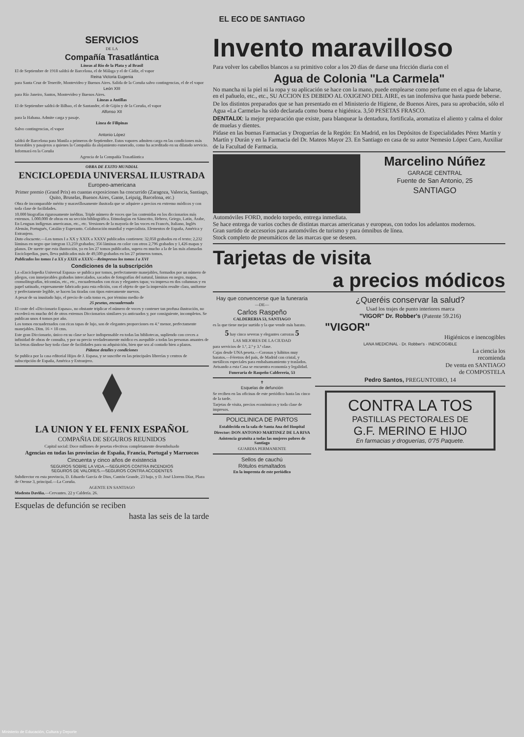EL ECO DE SANTIAGO
SERVICIOS
DE LA
Compañía Trasatlántica
Líneas al Río de la Plata y al Brasil
El de Septiembre de 1918 saldrá de Barcelona, el de Málaga y el de Cádiz, el vapor
Reina Victoria Eugenia
para Santa Cruz de Tenerife, Montevideo y Buenos Aires. Salida de la Coruña salvo contingencias, el de el vapor
León XIII
para Río Janeiro, Santos, Montevideo y Buenos Aires.
Líneas a Antillas
El de Septiembre saldrá de Bilbao, el de Santander, el de Gijón y de la Coruña, el vapor
Alfonso XII
para la Habana. Admite carga y pasaje.
Línea de Filipinas
Salvo contingencias, el vapor
Antonio López
saldrá de Barcelona para Manila a primeros de Septiembre. Estos vapores admiten carga en las condiciones más favorables y pasajeros a quienes la Compañía da alojamiento esmerado, como ha acreditado en su dilatado servicio.
Informará en la Coruña
Agencia de la Compañía Trasatlántica
OBRA DE EXITO MUNDIAL
ENCICLOPEDIA UNIVERSAL ILUSTRADA
Europeo-americana
Primer premio (Grand Prix) en cuantas exposiciones ha concurrido (Zaragoza, Valencia, Santiago, Quito, Bruselas, Buenos Aires, Gante, Leipzig, Barcelona, etc.)
Obra de incomparable mérito y maravillosamente ilustrada que se adquiere a precios en extremo módicos y con toda clase de facilidades.
10.000 biografías rigurosamente inéditas. Triple número de voces que las contenidas en los diccionarios más extensos. 1.000.000 de obras en su sección bibliográfica. Etimologías en Sánscrito, Hebreo, Griego, Latín, Árabe, En Lenguas indígenas americanas, etc., etc. Versiones de la mayoría de las voces en Francés, Italiano, Inglés Alemán, Portugués, Catalán y Esperanto. Colaboración mundial y especialista. Elementos de España, América y Extranjero.
Dato elocuente.—Los tomos I a XX y XXIX a XXXV publicados contienen: 32,050 grabados en el texto; 2,232 láminas en negro que integran 13,259 grabados; 356 láminas en color con otros 2,796 grabados y 1,426 mapas y planos. De suerte que esta ilustración, ya en los 27 tomos publicados, supera en mucho a la de las más afamadas Enciclopedias, pues, lleva publicados más de 49,500 grabados en los 27 primeros tomos.
Publicados los tomos I a XX y XXIX a XXXV.—Reimpresos los tomos I a XVI
Condiciones de la subscripción
La «Enciclopedia Universal Espasa» se publica por tomos, perfectamente manejables, formados por un número de pliegos, con inmejorables grabados intercalados, sacados de fotografías del natural, láminas en negro, mapas, cromolitografías, trícomías, etc., etc., encuadernados con ricas y elegantes tapas; va impresa en dos columnas y en papel satinado, expresamente fabricado para esta edición, con el objeto de que la impresión resulte clara, uniforme y perfectamente legible, se hacen las tiradas con tipos enteramente nuevos.
A pesar de su inusitado lujo, el precio de cada tomo es, por término medio de
25 pesetas, encuadernado
El coste del «Diccionario Espasa», no obstante triplicar el número de voces y contener tan profusa ilustración, no excederá en mucho del de otros extensos Diccionarios similares ya anticuados y, por consiguiente, incompletos. Se publican unos 4 tomos por año.
Los tomos encuadernados con ricas tapas de lujo, son de elegantes proporciones en 4.º menor, perfectamente manejables. Dim. 16 × 18 cms.
Este gran Diccionario, único en su clase se hace indispensable en todas las bibliotecas, supliendo con creces a infinidad de obras de consulta, y por su precio verdaderamente módico es asequible a todas las personas amantes de las letras dándose hoy toda clase de facilidades para su adquisición, bien que sea al contado bien a plazos.
Pídanse detalles y condiciones
Se publica por la casa editorial Hijos de J. Espasa, y se suscribe en las principales librerías y centros de subscripción de España, América y Extranjero.
LA UNION Y EL FENIX ESPAÑOL
COMPAÑIA DE SEGUROS REUNIDOS
Capital social: Doce millones de pesetas efectivas completamente desembolsado
Agencias en todas las provincias de España, Francia, Portugal y Marruecos
Cincuenta y cinco años de existencia
SEGUROS SOBRE LA VIDA.—SEGUROS CONTRA INCENDIOS
SEGUROS DE VALORES.—SEGUROS CONTRA ACCIDENTES
Subdirector en esta provincia, D. Eduardo García de Dios, Cantón Grande, 23 bajo, y D. José Llorens Díaz, Plaza de Orense 3, principal.—La Coruña.
AGENTE EN SANTIAGO
Modesto Daviña.—Cervantes. 22 y Caldería. 26.
Esquelas de defunción se reciben
hasta las seis de la tarde
Invento maravilloso
Para volver los cabellos blancos a su primitivo color a los 20 días de darse una fricción diaria con el
Agua de Colonia "La Carmela"
No mancha ni la piel ni la ropa y su aplicación se hace con la mano, puede emplearse como perfume en el agua de labarse, en el pañuelo, etc., etc., SU ACCION ES DEBIDO AL OXIGENO DEL AIRE, es tan inofensiva que hasta puede beberse.
De los distintos preparados que se han presentado en el Ministerio de Higiene, de Buenos Aires, para su aprobación, sólo el Agua «La Carmela» ha sido declarada como buena e higiénica. 3,50 PESETAS FRASCO.
DENTALIX: la mejor preparación que existe, para blanquear la dentadura, fortificala, aromatiza el aliento y calma el dolor de muelas y dientes.
Pídase en las buenas Farmacias y Droguerías de la Región: En Madrid, en los Depósitos de Especialidades Pérez Martín y Martín y Durán y en la Farmacia del Dr. Mateos Mayor 23. En Santiago en casa de su autor Nemesio López Caro, Auxiliar de la Facultad de Farmacia.
Marcelino Núñez
GARAGE CENTRAL
Fuente de San Antonio, 25
SANTIAGO
Automóviles FORD, modelo torpedo, entrega inmediata.
Se hace entrega de varios coches de distintas marcas americanas y europeas, con todos los adelantos modernos.
Gran surtido de accesorios para automóviles de turismo y para ómnibus de línea.
Stock completo de pneumáticos de las marcas que se deseen.
Tarjetas de visita
a precios módicos
Hay que convencerse que la funeraria
—DE—
Carlos Raspeño
CALDERERIA 53, SANTIAGO
es la que tiene mejor surtido y la que vende más barato.
5 hay cinco severas y elegantes carrozas 5
LAS MEJORES DE LA CIUDAD
para servicios de 1.ª, 2.ª y 3.ª clase.
Cajas desde UNA peseta.—Coronas y hábitos muy baratos.—Féretros del país, de Madrid con cristal, y metálicos especiales para embalsamamiento y traslados. Avisando a esta Casa se encuentra economía y legalidad.
Funeraria de Raspeño Calderería, 53
✝
Esquelas de defunción
Se reciben en las oficinas de este periódico hasta las cinco de la tarde.
Tarjetas de visita, precios económicos y toda clase de impresos.
POLICLINICA DE PARTOS
Establecida en la sala de Santa Ana del Hospital
Director: DON ANTONIO MARTINEZ DE LA RIVA
Asistencia gratuita a todas las mujeres pobres de Santiago
GUARDIA PERMANENTE
Sellos de cauchú
Rótulos esmaltados
En la imprenta de este periódico
¿Queréis conservar la salud?
Usad los trajes de punto interiores marca
"VIGOR" Dr. Robber's (Patente 59.216)
"VIGOR"
Higiénicos e inencogibles
LANA MEDICINAL · Dr. Robber's · INENCOGIBLE
La ciencia los
recomienda
De venta en SANTIAGO
de COMPOSTELA
Pedro Santos, PREGUNTOIRO, 14
CONTRA LA TOS
PASTILLAS PECTORALES DE
G.F. MERINO E HIJO
En farmacias y droguerías, 0'75 Paquete.
Ministerio de Educación, Cultura y Deporte